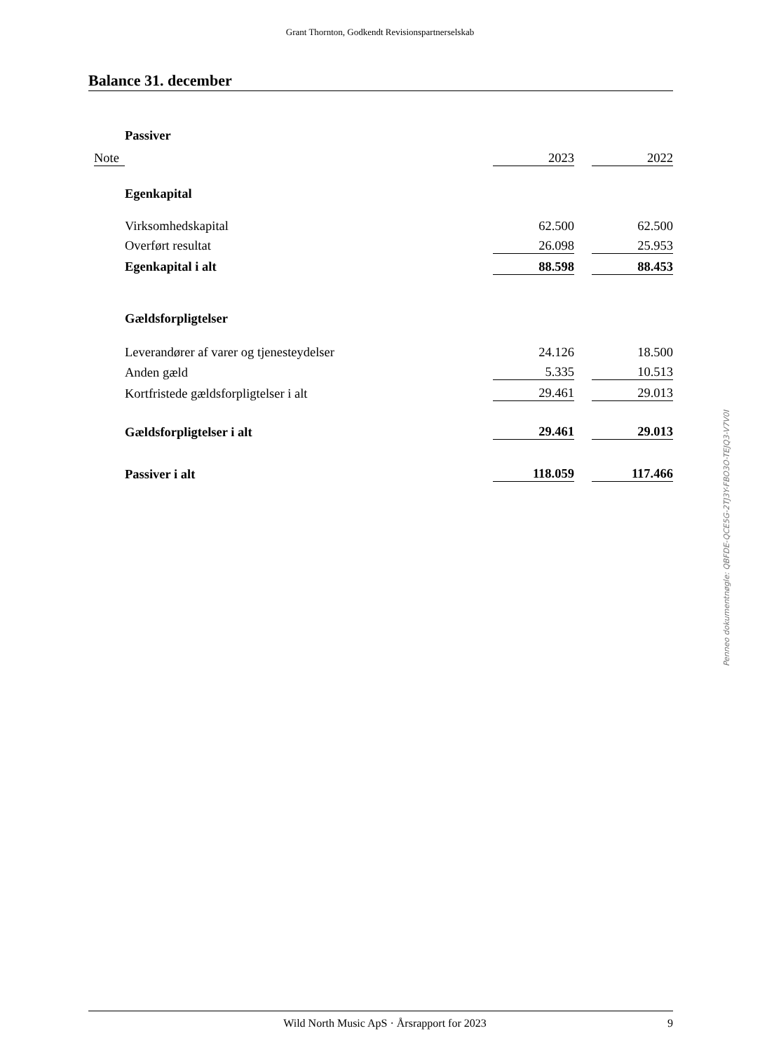Grant Thornton, Godkendt Revisionspartnerselskab
Balance 31. december
| | Passiver | | | |
| Note | | 2023 | | 2022 |
| | Egenkapital | | | |
| | Virksomhedskapital | 62.500 | | 62.500 |
| | Overført resultat | 26.098 | | 25.953 |
| | Egenkapital i alt | 88.598 | | 88.453 |
| | Gældsforpligtelser | | | |
| | Leverandører af varer og tjenesteydelser | 24.126 | | 18.500 |
| | Anden gæld | 5.335 | | 10.513 |
| | Kortfristede gældsforpligtelser i alt | 29.461 | | 29.013 |
| | Gældsforpligtelser i alt | 29.461 | | 29.013 |
| | Passiver i alt | 118.059 | | 117.466 |
Wild North Music ApS · Årsrapport for 2023 9
Penneo dokumentnøgle: QBFDE-QCE5G-2TJ3Y-FBO3O-TEJQ3-V7V0I